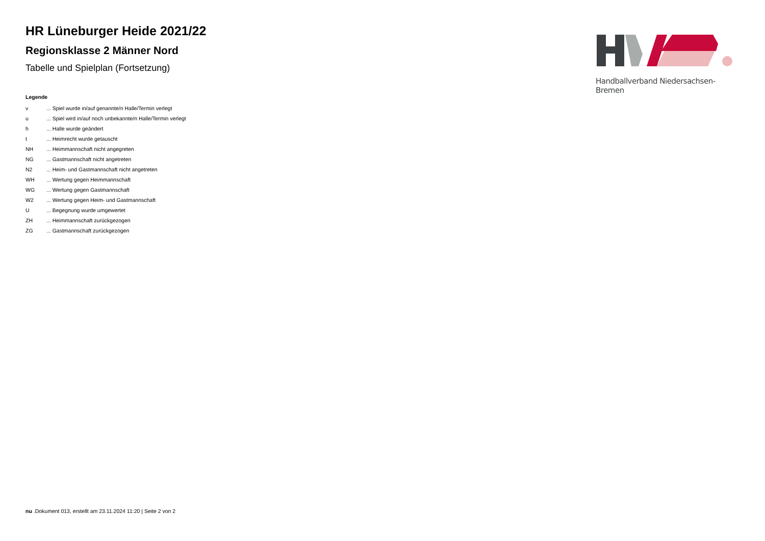Handballverband Niedersachsen-Bremen
HR Lüneburger Heide 2021/22
Regionsklasse 2 Männer Nord
Tabelle und Spielplan (Fortsetzung)
Legende
| v | ... Spiel wurde in/auf genannte/n Halle/Termin verlegt |
| u | ... Spiel wird in/auf noch unbekannte/n Halle/Termin verlegt |
| h | ... Halle wurde geändert |
| t | ... Heimrecht wurde getauscht |
| NH | ... Heimmannschaft nicht angegreten |
| NG | ... Gastmannschaft nicht angetreten |
| N2 | ... Heim- und Gastmannschaft nicht angetreten |
| WH | ... Wertung gegen Heimmannschaft |
| WG | ... Wertung gegen Gastmannschaft |
| W2 | ... Wertung gegen Heim- und Gastmannschaft |
| U | ... Begegnung wurde umgewertet |
| ZH | ... Heimmannschaft zurückgezogen |
| ZG | ... Gastmannschaft zurückgezogen |
nu .Dokument 013, erstellt am 23.11.2024 11:20 | Seite 2 von 2